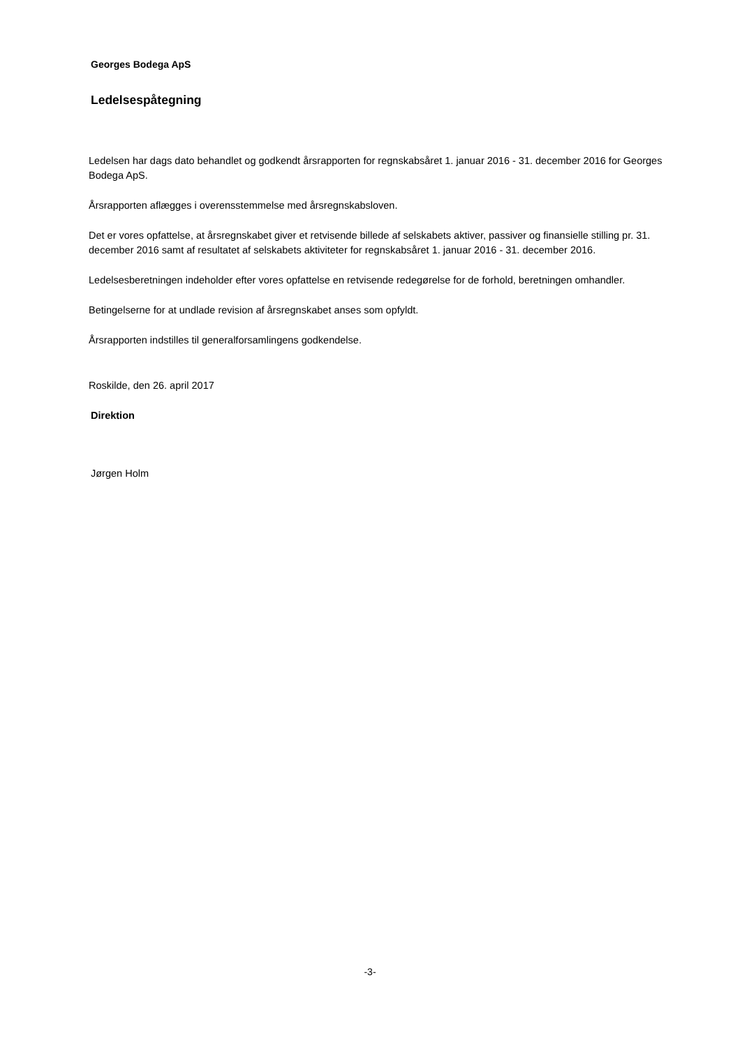Georges Bodega ApS
Ledelsespåtegning
Ledelsen har dags dato behandlet og godkendt årsrapporten for regnskabsåret 1. januar 2016 - 31. december 2016 for Georges Bodega ApS.
Årsrapporten aflægges i overensstemmelse med årsregnskabsloven.
Det er vores opfattelse, at årsregnskabet giver et retvisende billede af selskabets aktiver, passiver og finansielle stilling pr. 31. december 2016 samt af resultatet af selskabets aktiviteter for regnskabsåret 1. januar 2016 - 31. december 2016.
Ledelsesberetningen indeholder efter vores opfattelse en retvisende redegørelse for de forhold, beretningen omhandler.
Betingelserne for at undlade revision af årsregnskabet anses som opfyldt.
Årsrapporten indstilles til generalforsamlingens godkendelse.
Roskilde, den 26. april 2017
Direktion
Jørgen Holm
-3-